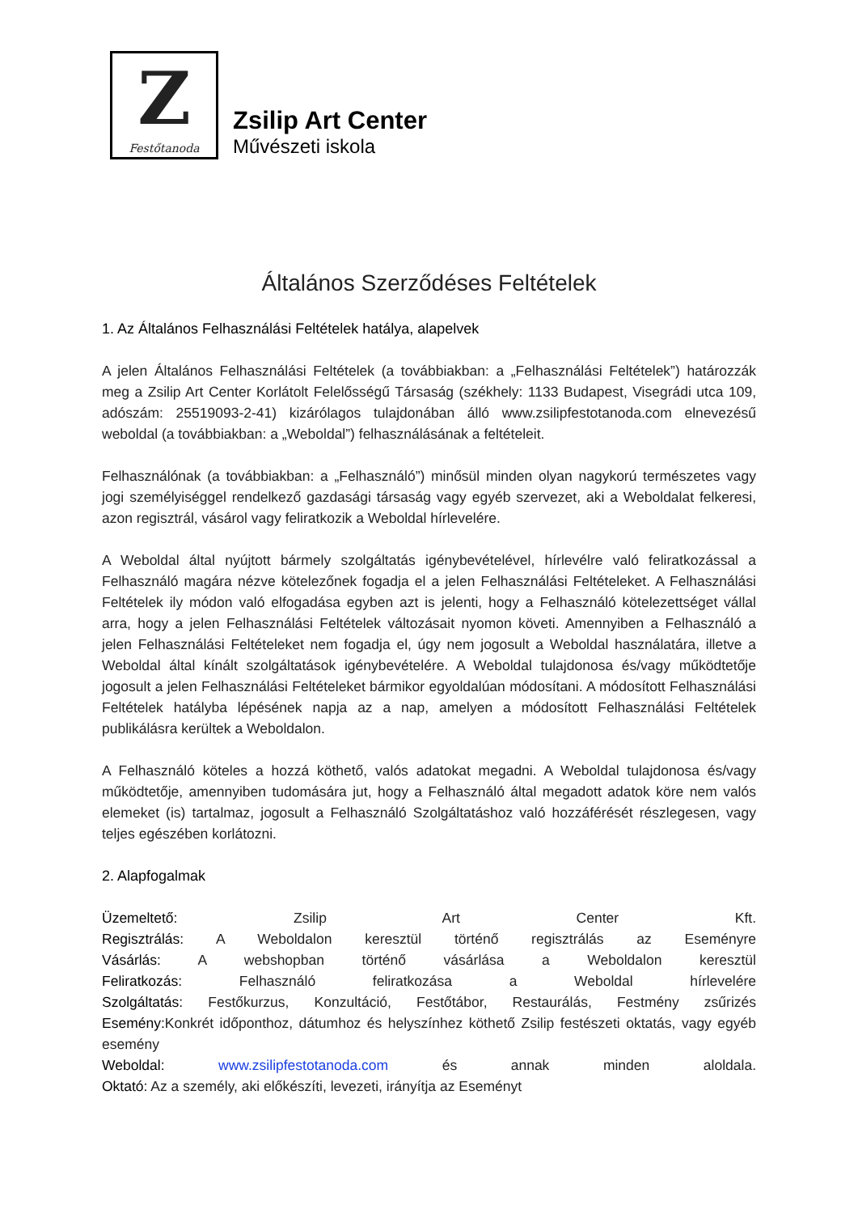Z
Festőtanoda
Zsilip Art Center
Művészeti iskola
Általános Szerződéses Feltételek
1. Az Általános Felhasználási Feltételek hatálya, alapelvek
A jelen Általános Felhasználási Feltételek (a továbbiakban: a „Felhasználási Feltételek”) határozzák meg a Zsilip Art Center Korlátolt Felelősségű Társaság (székhely: 1133 Budapest, Visegrádi utca 109, adószám: 25519093-2-41) kizárólagos tulajdonában álló www.zsilipfestotanoda.com elnevezésű weboldal (a továbbiakban: a „Weboldal”) felhasználásának a feltételeit.
Felhasználónak (a továbbiakban: a „Felhasználó”) minősül minden olyan nagykorú természetes vagy jogi személyiséggel rendelkező gazdasági társaság vagy egyéb szervezet, aki a Weboldalat felkeresi, azon regisztrál, vásárol vagy feliratkozik a Weboldal hírlevelére.
A Weboldal által nyújtott bármely szolgáltatás igénybevételével, hírlevélre való feliratkozással a Felhasználó magára nézve kötelezőnek fogadja el a jelen Felhasználási Feltételeket. A Felhasználási Feltételek ily módon való elfogadása egyben azt is jelenti, hogy a Felhasználó kötelezettséget vállal arra, hogy a jelen Felhasználási Feltételek változásait nyomon követi. Amennyiben a Felhasználó a jelen Felhasználási Feltételeket nem fogadja el, úgy nem jogosult a Weboldal használatára, illetve a Weboldal által kínált szolgáltatások igénybevételére. A Weboldal tulajdonosa és/vagy működtetője jogosult a jelen Felhasználási Feltételeket bármikor egyoldalúan módosítani. A módosított Felhasználási Feltételek hatályba lépésének napja az a nap, amelyen a módosított Felhasználási Feltételek publikálásra kerültek a Weboldalon.
A Felhasználó köteles a hozzá köthető, valós adatokat megadni. A Weboldal tulajdonosa és/vagy működtetője, amennyiben tudomására jut, hogy a Felhasználó által megadott adatok köre nem valós elemeket (is) tartalmaz, jogosult a Felhasználó Szolgáltatáshoz való hozzáférését részlegesen, vagy teljes egészében korlátozni.
2. Alapfogalmak
Üzemeltető: Zsilip Art Center Kft.
Regisztrálás: A Weboldalon keresztül történő regisztrálás az Eseményre
Vásárlás: A webshopban történő vásárlása a Weboldalon keresztül
Feliratkozás: Felhasználó feliratkozása a Weboldal hírlevelére
Szolgáltatás: Festőkurzus, Konzultáció, Festőtábor, Restaurálás, Festmény zsűrizés
Esemény: Konkrét időponthoz, dátumhoz és helyszínhez köthető Zsilip festészeti oktatás, vagy egyéb esemény
Weboldal: www.zsilipfestotanoda.com és annak minden aloldala.
Oktató: Az a személy, aki előkészíti, levezeti, irányítja az Eseményt